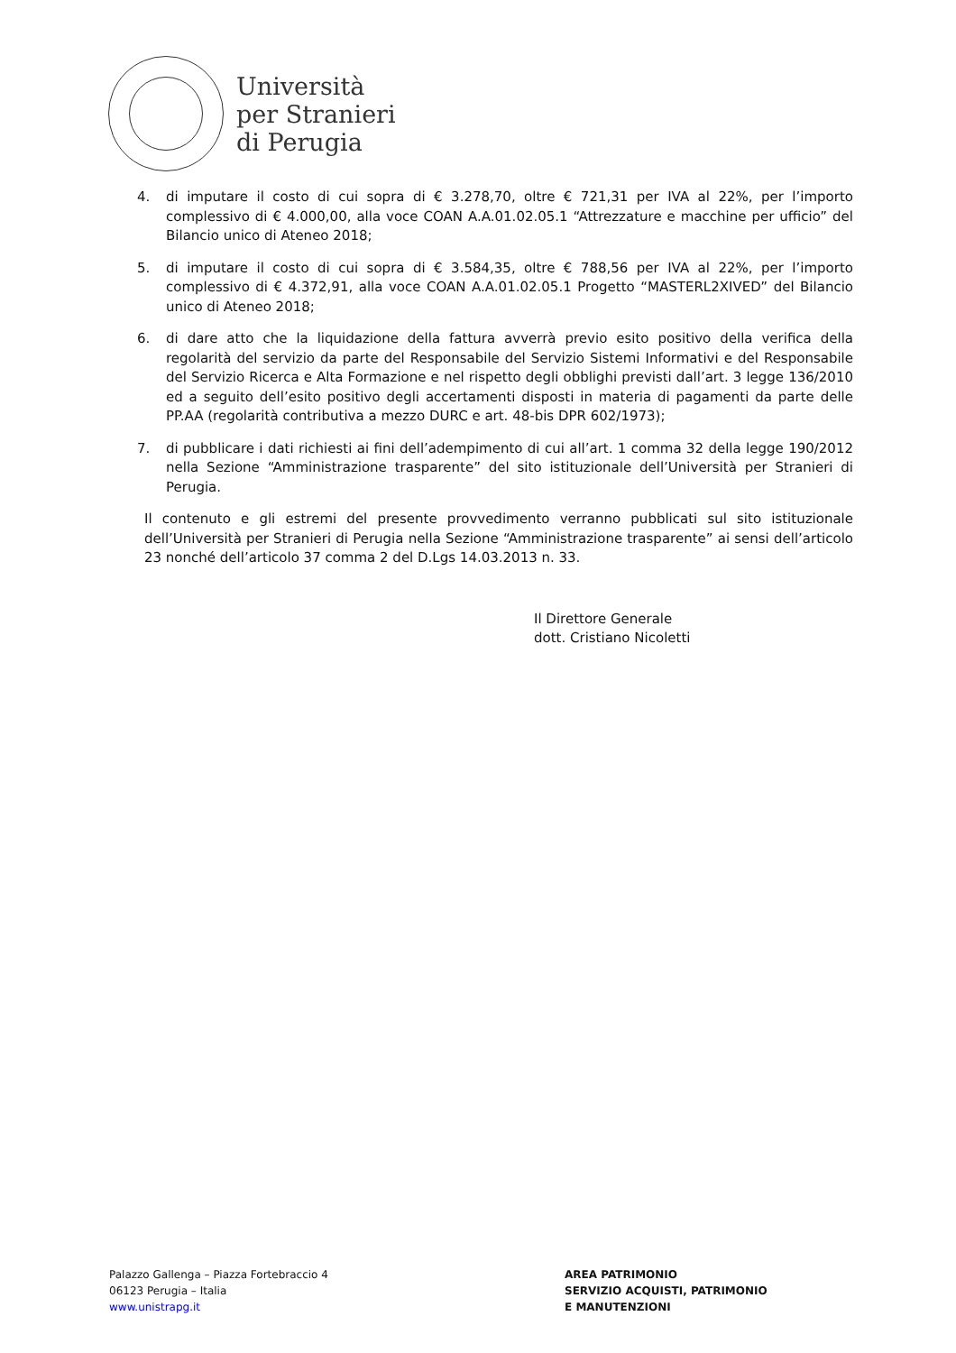Università
per Stranieri
di Perugia
4. di imputare il costo di cui sopra di € 3.278,70, oltre € 721,31 per IVA al 22%, per l’importo complessivo di € 4.000,00, alla voce COAN A.A.01.02.05.1 “Attrezzature e macchine per ufficio” del Bilancio unico di Ateneo 2018;
5. di imputare il costo di cui sopra di € 3.584,35, oltre € 788,56 per IVA al 22%, per l’importo complessivo di € 4.372,91, alla voce COAN A.A.01.02.05.1 Progetto “MASTERL2XIVED” del Bilancio unico di Ateneo 2018;
6. di dare atto che la liquidazione della fattura avverrà previo esito positivo della verifica della regolarità del servizio da parte del Responsabile del Servizio Sistemi Informativi e del Responsabile del Servizio Ricerca e Alta Formazione e nel rispetto degli obblighi previsti dall’art. 3 legge 136/2010 ed a seguito dell’esito positivo degli accertamenti disposti in materia di pagamenti da parte delle PP.AA (regolarità contributiva a mezzo DURC e art. 48-bis DPR 602/1973);
7. di pubblicare i dati richiesti ai fini dell’adempimento di cui all’art. 1 comma 32 della legge 190/2012 nella Sezione “Amministrazione trasparente” del sito istituzionale dell’Università per Stranieri di Perugia.
Il contenuto e gli estremi del presente provvedimento verranno pubblicati sul sito istituzionale dell’Università per Stranieri di Perugia nella Sezione “Amministrazione trasparente” ai sensi dell’articolo 23 nonché dell’articolo 37 comma 2 del D.Lgs 14.03.2013 n. 33.
Il Direttore Generale
dott. Cristiano Nicoletti
Palazzo Gallenga – Piazza Fortebraccio 4
06123 Perugia – Italia
www.unistrapg.it
AREA PATRIMONIO
SERVIZIO ACQUISTI, PATRIMONIO
E MANUTENZIONI